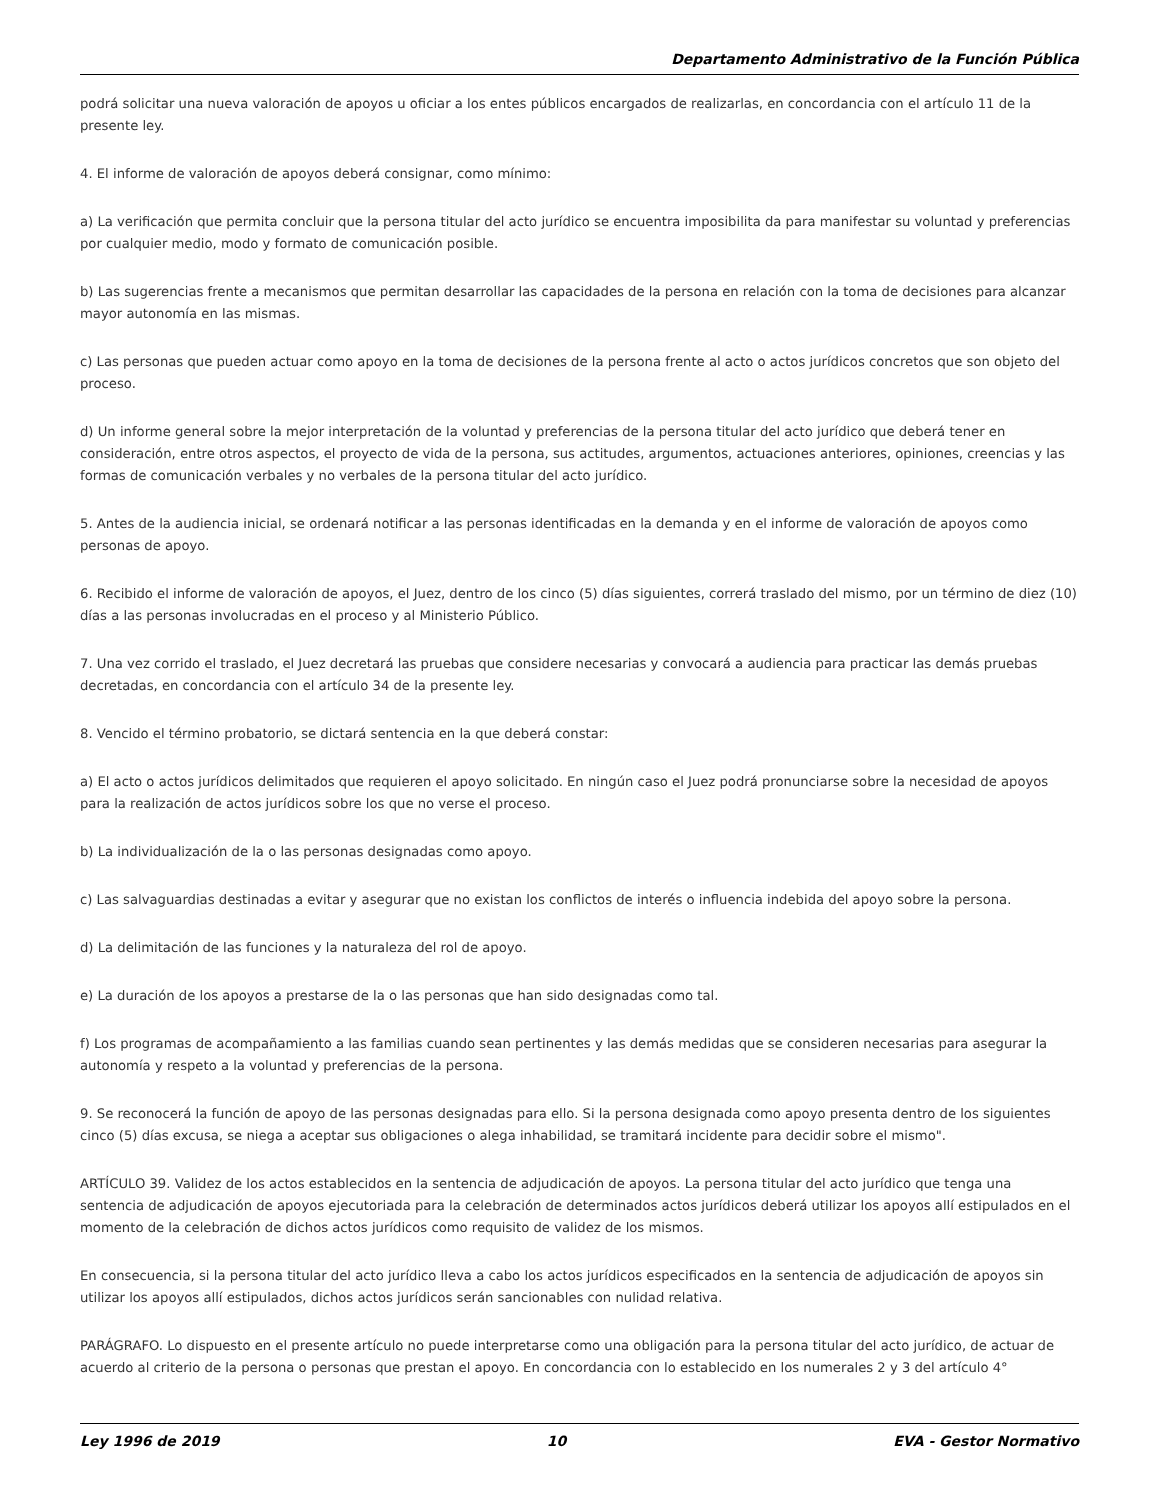Departamento Administrativo de la Función Pública
podrá solicitar una nueva valoración de apoyos u oficiar a los entes públicos encargados de realizarlas, en concordancia con el artículo 11 de la presente ley.
4. El informe de valoración de apoyos deberá consignar, como mínimo:
a) La verificación que permita concluir que la persona titular del acto jurídico se encuentra imposibilita da para manifestar su voluntad y preferencias por cualquier medio, modo y formato de comunicación posible.
b) Las sugerencias frente a mecanismos que permitan desarrollar las capacidades de la persona en relación con la toma de decisiones para alcanzar mayor autonomía en las mismas.
c) Las personas que pueden actuar como apoyo en la toma de decisiones de la persona frente al acto o actos jurídicos concretos que son objeto del proceso.
d) Un informe general sobre la mejor interpretación de la voluntad y preferencias de la persona titular del acto jurídico que deberá tener en consideración, entre otros aspectos, el proyecto de vida de la persona, sus actitudes, argumentos, actuaciones anteriores, opiniones, creencias y las formas de comunicación verbales y no verbales de la persona titular del acto jurídico.
5. Antes de la audiencia inicial, se ordenará notificar a las personas identificadas en la demanda y en el informe de valoración de apoyos como personas de apoyo.
6. Recibido el informe de valoración de apoyos, el Juez, dentro de los cinco (5) días siguientes, correrá traslado del mismo, por un término de diez (10) días a las personas involucradas en el proceso y al Ministerio Público.
7. Una vez corrido el traslado, el Juez decretará las pruebas que considere necesarias y convocará a audiencia para practicar las demás pruebas decretadas, en concordancia con el artículo 34 de la presente ley.
8. Vencido el término probatorio, se dictará sentencia en la que deberá constar:
a) El acto o actos jurídicos delimitados que requieren el apoyo solicitado. En ningún caso el Juez podrá pronunciarse sobre la necesidad de apoyos para la realización de actos jurídicos sobre los que no verse el proceso.
b) La individualización de la o las personas designadas como apoyo.
c) Las salvaguardias destinadas a evitar y asegurar que no existan los conflictos de interés o influencia indebida del apoyo sobre la persona.
d) La delimitación de las funciones y la naturaleza del rol de apoyo.
e) La duración de los apoyos a prestarse de la o las personas que han sido designadas como tal.
f) Los programas de acompañamiento a las familias cuando sean pertinentes y las demás medidas que se consideren necesarias para asegurar la autonomía y respeto a la voluntad y preferencias de la persona.
9. Se reconocerá la función de apoyo de las personas designadas para ello. Si la persona designada como apoyo presenta dentro de los siguientes cinco (5) días excusa, se niega a aceptar sus obligaciones o alega inhabilidad, se tramitará incidente para decidir sobre el mismo".
ARTÍCULO 39. Validez de los actos establecidos en la sentencia de adjudicación de apoyos. La persona titular del acto jurídico que tenga una sentencia de adjudicación de apoyos ejecutoriada para la celebración de determinados actos jurídicos deberá utilizar los apoyos allí estipulados en el momento de la celebración de dichos actos jurídicos como requisito de validez de los mismos.
En consecuencia, si la persona titular del acto jurídico lleva a cabo los actos jurídicos especificados en la sentencia de adjudicación de apoyos sin utilizar los apoyos allí estipulados, dichos actos jurídicos serán sancionables con nulidad relativa.
PARÁGRAFO. Lo dispuesto en el presente artículo no puede interpretarse como una obligación para la persona titular del acto jurídico, de actuar de acuerdo al criterio de la persona o personas que prestan el apoyo. En concordancia con lo establecido en los numerales 2 y 3 del artículo 4°
Ley 1996 de 2019 10 EVA - Gestor Normativo